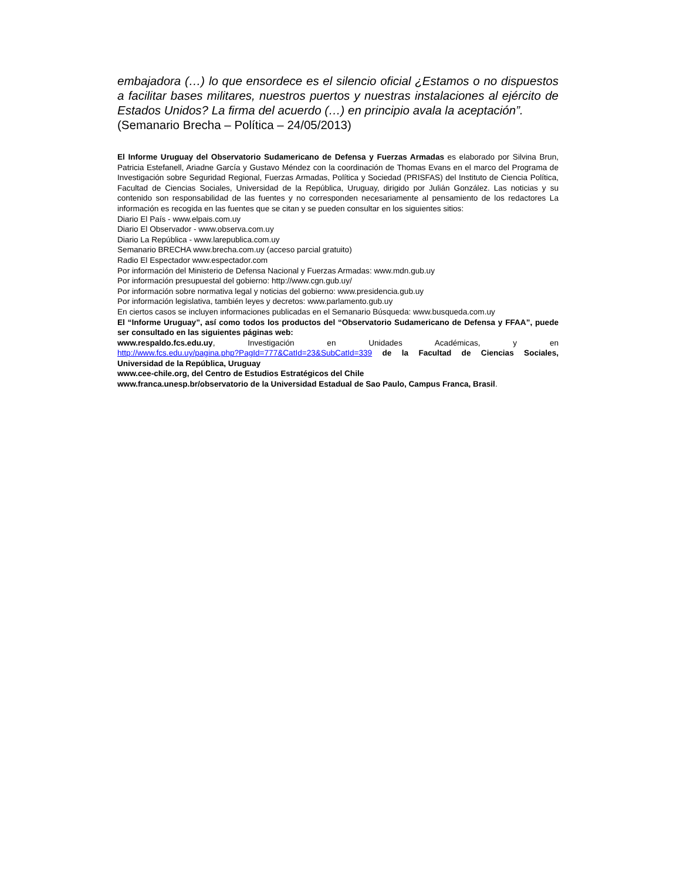embajadora (…) lo que ensordece es el silencio oficial ¿Estamos o no dispuestos a facilitar bases militares, nuestros puertos y nuestras instalaciones al ejército de Estados Unidos? La firma del acuerdo (…) en principio avala la aceptación”.
(Semanario Brecha – Política – 24/05/2013)
El Informe Uruguay del Observatorio Sudamericano de Defensa y Fuerzas Armadas es elaborado por Silvina Brun, Patricia Estefanell, Ariadne García y Gustavo Méndez con la coordinación de Thomas Evans en el marco del Programa de Investigación sobre Seguridad Regional, Fuerzas Armadas, Política y Sociedad (PRISFAS) del Instituto de Ciencia Política, Facultad de Ciencias Sociales, Universidad de la República, Uruguay, dirigido por Julián González. Las noticias y su contenido son responsabilidad de las fuentes y no corresponden necesariamente al pensamiento de los redactores La información es recogida en las fuentes que se citan y se pueden consultar en los siguientes sitios:
Diario El País - www.elpais.com.uy
Diario El Observador - www.observa.com.uy
Diario La República - www.larepublica.com.uy
Semanario BRECHA www.brecha.com.uy (acceso parcial gratuito)
Radio El Espectador www.espectador.com
Por información del Ministerio de Defensa Nacional y Fuerzas Armadas: www.mdn.gub.uy
Por información presupuestal del gobierno: http://www.cgn.gub.uy/
Por información sobre normativa legal y noticias del gobierno: www.presidencia.gub.uy
Por información legislativa, también leyes y decretos: www.parlamento.gub.uy
En ciertos casos se incluyen informaciones publicadas en el Semanario Búsqueda: www.busqueda.com.uy
El “Informe Uruguay”, así como todos los productos del “Observatorio Sudamericano de Defensa y FFAA”, puede ser consultado en las siguientes páginas web:
www.respaldo.fcs.edu.uy, Investigación en Unidades Académicas, y en
http://www.fcs.edu.uy/pagina.php?PagId=777&CatId=23&SubCatId=339 de la Facultad de Ciencias Sociales, Universidad de la República, Uruguay
www.cee-chile.org, del Centro de Estudios Estratégicos del Chile
www.franca.unesp.br/observatorio de la Universidad Estadual de Sao Paulo, Campus Franca, Brasil.